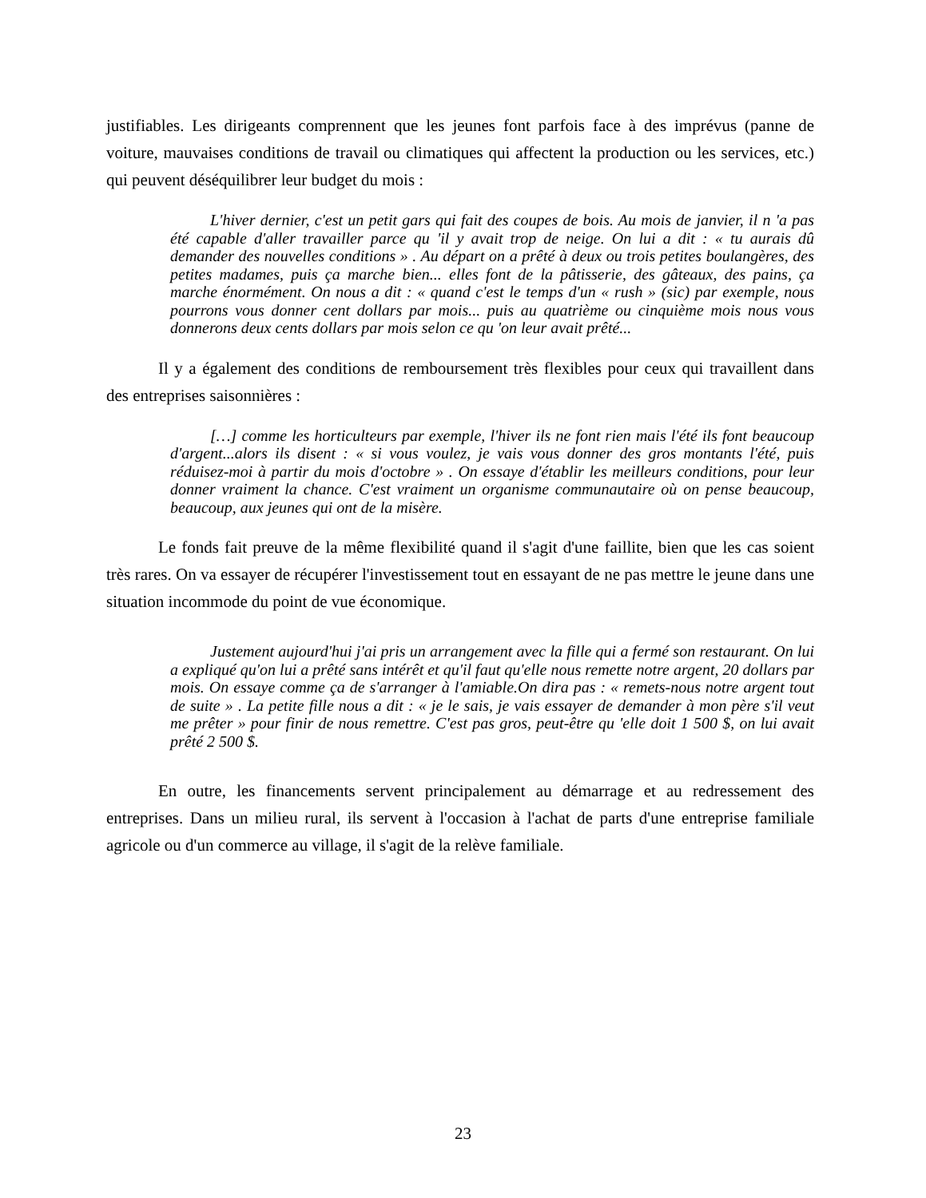justifiables. Les dirigeants comprennent que les jeunes font parfois face à des imprévus (panne de voiture, mauvaises conditions de travail ou climatiques qui affectent la production ou les services, etc.) qui peuvent déséquilibrer leur budget du mois :
L'hiver dernier, c'est un petit gars qui fait des coupes de bois. Au mois de janvier, il n 'a pas été capable d'aller travailler parce qu 'il y avait trop de neige. On lui a dit : « tu aurais dû demander des nouvelles conditions » . Au départ on a prêté à deux ou trois petites boulangères, des petites madames, puis ça marche bien... elles font de la pâtisserie, des gâteaux, des pains, ça marche énormément. On nous a dit : « quand c'est le temps d'un « rush » (sic) par exemple, nous pourrons vous donner cent dollars par mois... puis au quatrième ou cinquième mois nous vous donnerons deux cents dollars par mois selon ce qu 'on leur avait prêté...
Il y a également des conditions de remboursement très flexibles pour ceux qui travaillent dans des entreprises saisonnières :
[…] comme les horticulteurs par exemple, l'hiver ils ne font rien mais l'été ils font beaucoup d'argent...alors ils disent : « si vous voulez, je vais vous donner des gros montants l'été, puis réduisez-moi à partir du mois d'octobre » . On essaye d'établir les meilleurs conditions, pour leur donner vraiment la chance. C'est vraiment un organisme communautaire où on pense beaucoup, beaucoup, aux jeunes qui ont de la misère.
Le fonds fait preuve de la même flexibilité quand il s'agit d'une faillite, bien que les cas soient très rares. On va essayer de récupérer l'investissement tout en essayant de ne pas mettre le jeune dans une situation incommode du point de vue économique.
Justement aujourd'hui j'ai pris un arrangement avec la fille qui a fermé son restaurant. On lui a expliqué qu'on lui a prêté sans intérêt et qu'il faut qu'elle nous remette notre argent, 20 dollars par mois. On essaye comme ça de s'arranger à l'amiable.On dira pas : « remets-nous notre argent tout de suite » . La petite fille nous a dit : « je le sais, je vais essayer de demander à mon père s'il veut me prêter » pour finir de nous remettre. C'est pas gros, peut-être qu 'elle doit 1 500 $, on lui avait prêté 2 500 $.
En outre, les financements servent principalement au démarrage et au redressement des entreprises. Dans un milieu rural, ils servent à l'occasion à l'achat de parts d'une entreprise familiale agricole ou d'un commerce au village, il s'agit de la relève familiale.
23